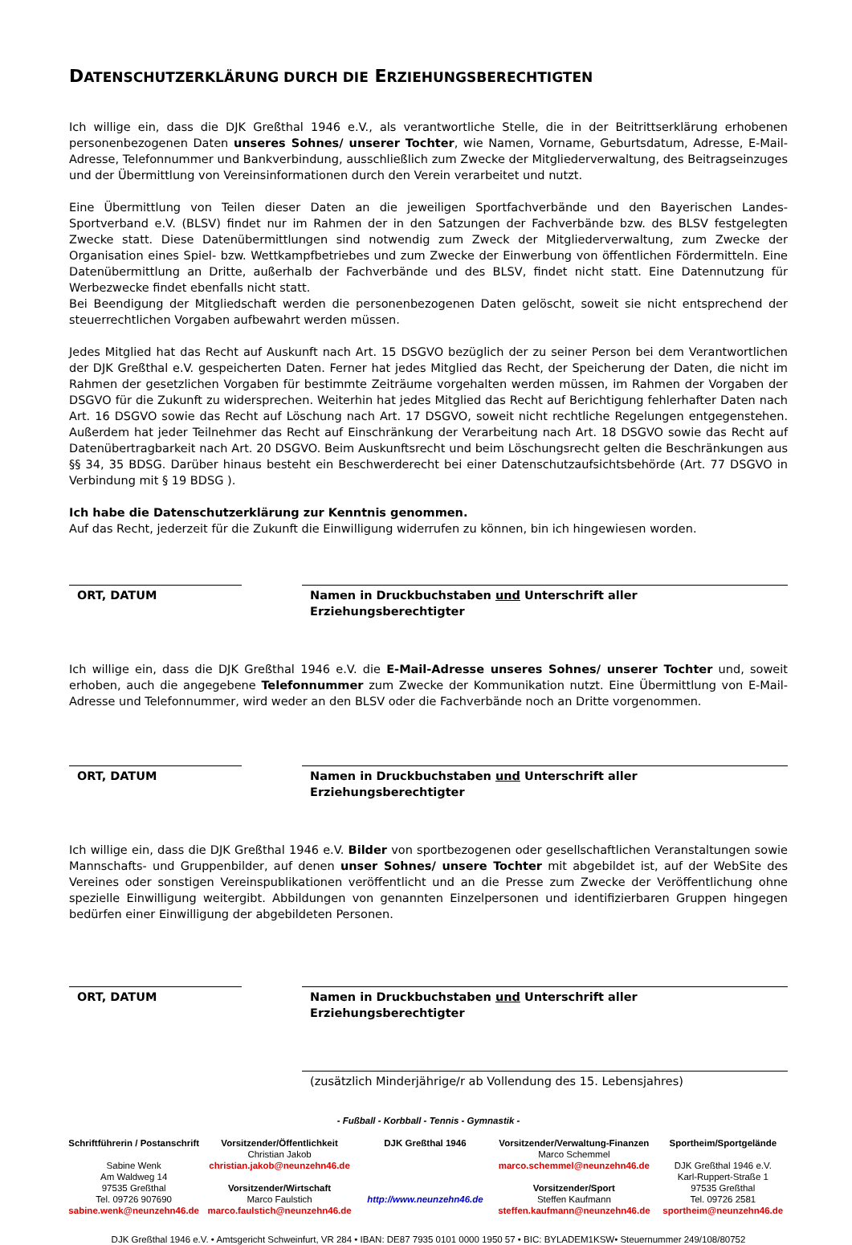DATENSCHUTZERKLÄRUNG DURCH DIE ERZIEHUNGSBERECHTIGTEN
Ich willige ein, dass die DJK Greßthal 1946 e.V., als verantwortliche Stelle, die in der Beitrittserklärung erhobenen personenbezogenen Daten unseres Sohnes/ unserer Tochter, wie Namen, Vorname, Geburtsdatum, Adresse, E-Mail-Adresse, Telefonnummer und Bankverbindung, ausschließlich zum Zwecke der Mitgliederverwaltung, des Beitragseinzuges und der Übermittlung von Vereinsinformationen durch den Verein verarbeitet und nutzt.
Eine Übermittlung von Teilen dieser Daten an die jeweiligen Sportfachverbände und den Bayerischen Landes-Sportverband e.V. (BLSV) findet nur im Rahmen der in den Satzungen der Fachverbände bzw. des BLSV festgelegten Zwecke statt. Diese Datenübermittlungen sind notwendig zum Zweck der Mitgliederverwaltung, zum Zwecke der Organisation eines Spiel- bzw. Wettkampfbetriebes und zum Zwecke der Einwerbung von öffentlichen Fördermitteln. Eine Datenübermittlung an Dritte, außerhalb der Fachverbände und des BLSV, findet nicht statt. Eine Datennutzung für Werbezwecke findet ebenfalls nicht statt.
Bei Beendigung der Mitgliedschaft werden die personenbezogenen Daten gelöscht, soweit sie nicht entsprechend der steuerrechtlichen Vorgaben aufbewahrt werden müssen.
Jedes Mitglied hat das Recht auf Auskunft nach Art. 15 DSGVO bezüglich der zu seiner Person bei dem Verantwortlichen der DJK Greßthal e.V. gespeicherten Daten. Ferner hat jedes Mitglied das Recht, der Speicherung der Daten, die nicht im Rahmen der gesetzlichen Vorgaben für bestimmte Zeiträume vorgehalten werden müssen, im Rahmen der Vorgaben der DSGVO für die Zukunft zu widersprechen. Weiterhin hat jedes Mitglied das Recht auf Berichtigung fehlerhafter Daten nach Art. 16 DSGVO sowie das Recht auf Löschung nach Art. 17 DSGVO, soweit nicht rechtliche Regelungen entgegenstehen. Außerdem hat jeder Teilnehmer das Recht auf Einschränkung der Verarbeitung nach Art. 18 DSGVO sowie das Recht auf Datenübertragbarkeit nach Art. 20 DSGVO. Beim Auskunftsrecht und beim Löschungsrecht gelten die Beschränkungen aus §§ 34, 35 BDSG. Darüber hinaus besteht ein Beschwerderecht bei einer Datenschutzaufsichtsbehörde (Art. 77 DSGVO in Verbindung mit § 19 BDSG ).
Ich habe die Datenschutzerklärung zur Kenntnis genommen.
Auf das Recht, jederzeit für die Zukunft die Einwilligung widerrufen zu können, bin ich hingewiesen worden.
ORT, DATUM Namen in Druckbuchstaben und Unterschrift aller Erziehungsberechtigter
Ich willige ein, dass die DJK Greßthal 1946 e.V. die E-Mail-Adresse unseres Sohnes/ unserer Tochter und, soweit erhoben, auch die angegebene Telefonnummer zum Zwecke der Kommunikation nutzt. Eine Übermittlung von E-Mail-Adresse und Telefonnummer, wird weder an den BLSV oder die Fachverbände noch an Dritte vorgenommen.
ORT, DATUM Namen in Druckbuchstaben und Unterschrift aller Erziehungsberechtigter
Ich willige ein, dass die DJK Greßthal 1946 e.V. Bilder von sportbezogenen oder gesellschaftlichen Veranstaltungen sowie Mannschafts- und Gruppenbilder, auf denen unser Sohnes/ unsere Tochter mit abgebildet ist, auf der WebSite des Vereines oder sonstigen Vereinspublikationen veröffentlicht und an die Presse zum Zwecke der Veröffentlichung ohne spezielle Einwilligung weitergibt. Abbildungen von genannten Einzelpersonen und identifizierbaren Gruppen hingegen bedürfen einer Einwilligung der abgebildeten Personen.
ORT, DATUM Namen in Druckbuchstaben und Unterschrift aller Erziehungsberechtigter
(zusätzlich Minderjährige/r ab Vollendung des 15. Lebensjahres)
- Fußball - Korbball - Tennis - Gymnastik -
Schriftführerin / Postanschrift
Sabine Wenk
Am Waldweg 14
97535 Greßthal
Tel. 09726 907690
sabine.wenk@neunzehn46.de
Vorsitzender/Öffentlichkeit
Christian Jakob
christian.jakob@neunzehn46.de
Vorsitzender/Wirtschaft
Marco Faulstich
marco.faulstich@neunzehn46.de
DJK Greßthal 1946
http://www.neunzehn46.de
Vorsitzender/Verwaltung-Finanzen
Marco Schemmel
marco.schemmel@neunzehn46.de
Vorsitzender/Sport
Steffen Kaufmann
steffen.kaufmann@neunzehn46.de
Sportheim/Sportgelände
DJK Greßthal 1946 e.V.
Karl-Ruppert-Straße 1
97535 Greßthal
Tel. 09726 2581
sportheim@neunzehn46.de
DJK Greßthal 1946 e.V. • Amtsgericht Schweinfurt, VR 284 • IBAN: DE87 7935 0101 0000 1950 57 • BIC: BYLADEM1KSW• Steuernummer 249/108/80752